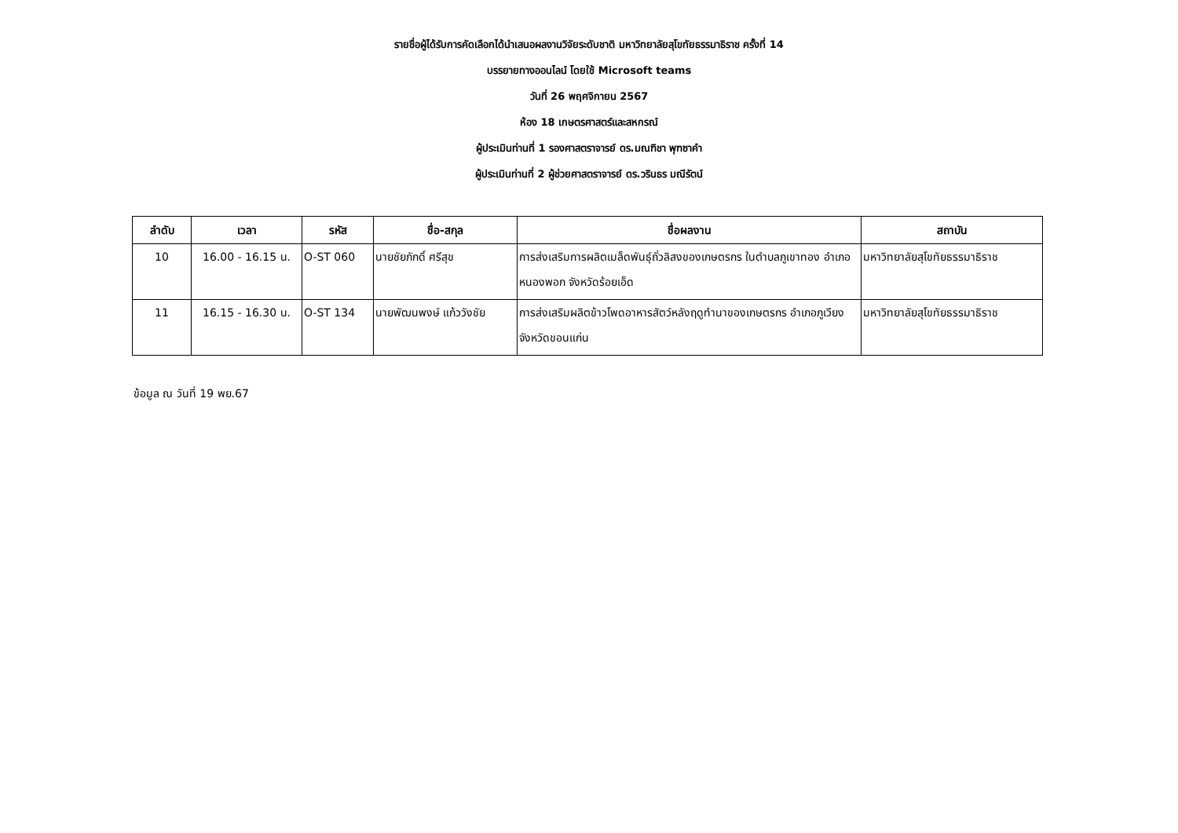รายชื่อผู้ได้รับการคัดเลือกได้นำเสนอผลงานวิจัยระดับชาติ มหาวิทยาลัยสุโขทัยธรรมาธิราช ครั้งที่ 14
บรรยายทางออนไลน์ โดยใช้ Microsoft teams
วันที่ 26 พฤศจิกายน 2567
ห้อง 18 เกษตรศาสตร์และสหกรณ์
ผู้ประเมินท่านที่ 1 รองศาสตราจารย์ ดร.มณฑิชา พุฑซาคำ
ผู้ประเมินท่านที่ 2 ผู้ช่วยศาสตราจารย์ ดร.วรินธร มณีรัตน์
| ลำดับ | เวลา | รหัส | ชื่อ-สกุล | ชื่อผลงาน | สถาบัน |
| --- | --- | --- | --- | --- | --- |
| 10 | 16.00 - 16.15 น. | O-ST 060 | นายชัยภักดิ์ ศรีสุข | การส่งเสริมการผลิตเมล็ดพันธุ์ถั่วลิสงของเกษตรกร ในตำบลภูเขาทอง อำเภอหนองพอก จังหวัดร้อยเอ็ด | มหาวิทยาลัยสุโขทัยธรรมาธิราช |
| 11 | 16.15 - 16.30 น. | O-ST 134 | นายพัฒนพงษ์ แก้ววังชัย | การส่งเสริมผลิตข้าวโพดอาหารสัตว์หลังฤดูทำนาของเกษตรกร อำเภอภูเวียง จังหวัดขอนแก่น | มหาวิทยาลัยสุโขทัยธรรมาธิราช |
ข้อมูล ณ วันที่ 19 พย.67